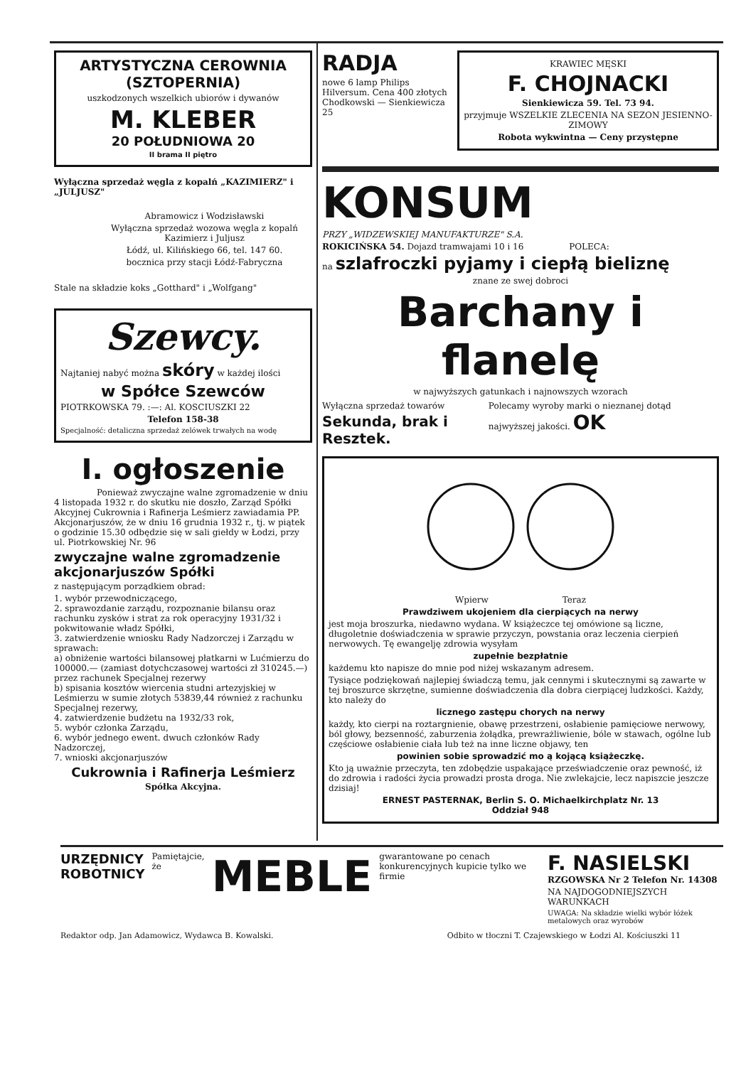ARTYSTYCZNA CEROWNIA (SZTOPERNIA)
uszkodzonych wszelkich ubiorów i dywanów
M. KLEBER
20 POŁUDNIOWA 20
II brama II piętro
Wyłączna sprzedaż węgla z kopalń „KAZIMIERZ" i „JULJUSZ"
Abramowicz i Wodzisławski
Wyłączna sprzedaż wozowa węgla z kopalń Kazimierz i Juljusz
Łódź, ul. Kilińskiego 66, tel. 147 60.
bocznica przy stacji Łódź-Fabryczna
Stale na składzie koks „Gotthard" i „Wolfgang"
Szewcy.
Najtaniej nabyć można skóry w każdej ilości
w Spółce Szewców
PIOTRKOWSKA 79. :—: Al. KOSCIUSZKI 22
Telefon 158-38
Specjalność: detaliczna sprzedaż zelówek trwałych na wodę
I. ogłoszenie
Ponieważ zwyczajne walne zgromadzenie w dniu 4 listopada 1932 r. do skutku nie doszło, Zarząd Spółki Akcyjnej Cukrownia i Rafinerja Leśmierz zawiadamia PP. Akcjonarjuszów, że w dniu 16 grudnia 1932 r., tj. w piątek o godzinie 15.30 odbędzie się w sali giełdy w Łodzi, przy ul. Piotrkowskiej Nr. 96
zwyczajne walne zgromadzenie akcjonarjuszów Spółki
z następującym porządkiem obrad:
1. wybór przewodniczącego,
2. sprawozdanie zarządu, rozpoznanie bilansu oraz rachunku zysków i strat za rok operacyjny 1931/32 i pokwitowanie władz Spółki,
3. zatwierdzenie wniosku Rady Nadzorczej i Zarządu w sprawach:
a) obniżenie wartości bilansowej płatkarni w Lućmierzu do 100000.— (zamiast dotychczasowej wartości zł 310245.—) przez rachunek Specjalnej rezerwy
b) spisania kosztów wiercenia studni artezyjskiej w Leśmierzu w sumie złotych 53839,44 również z rachunku Specjalnej rezerwy,
4. zatwierdzenie budżetu na 1932/33 rok,
5. wybór członka Zarządu,
6. wybór jednego ewent. dwuch członków Rady Nadzorczej,
7. wnioski akcjonarjuszów
Cukrownia i Rafinerja Leśmierz
Spółka Akcyjna.
RADJA
nowe 6 lamp Philips Hilversum. Cena 400 złotych Chodkowski — Sienkiewicza 25
KRAWIEC MĘSKI
F. CHOJNACKI
Sienkiewicza 59. Tel. 73 94.
przyjmuje WSZELKIE ZLECENIA NA SEZON JESIENNO-ZIMOWY
Robota wykwintna — Ceny przystępne
KONSUM
PRZY „WIDZEWSKIEJ MANUFAKTURZE" S.A.
ROKICIŃSKA 54. Dojazd tramwajami 10 i 16 POLECA:
na szlafroczki pyjamy i ciepłą bieliznę
znane ze swej dobroci
Barchany i flanelę
w najwyższych gatunkach i najnowszych wzorach
Wyłączna sprzedaż towarów
Sekunda, brak i Resztek.
Polecamy wyroby marki o nieznanej dotąd najwyższej jakości. OK
Wpierw Teraz
Prawdziwem ukojeniem dla cierpiących na nerwy
jest moja broszurka, niedawno wydana. W książeczce tej omówione są liczne, długoletnie doświadczenia w sprawie przyczyn, powstania oraz leczenia cierpień nerwowych. Tę ewangelję zdrowia wysyłam
zupełnie bezpłatnie
każdemu kto napisze do mnie pod niżej wskazanym adresem.
Tysiące podziękowań najlepiej świadczą temu, jak cennymi i skutecznymi są zawarte w tej broszurce skrzętne, sumienne doświadczenia dla dobra cierpiącej ludzkości. Każdy, kto należy do
licznego zastępu chorych na nerwy
każdy, kto cierpi na roztargnienie, obawę przestrzeni, osłabienie pamięciowe nerwowy, ból głowy, bezsenność, zaburzenia żołądka, prewrażliwienie, bóle w stawach, ogólne lub częściowe osłabienie ciała lub też na inne liczne objawy, ten
powinien sobie sprowadzić mo ą kojącą książeczkę.
Kto ją uważnie przeczyta, ten zdobędzie uspakające przeświadczenie oraz pewność, iż do zdrowia i radości życia prowadzi prosta droga. Nie zwlekajcie, lecz napiszcie jeszcze dzisiaj!
ERNEST PASTERNAK, Berlin S. O. Michaelkirchplatz Nr. 13
Oddział 948
URZĘDNICY
ROBOTNICY
Pamiętajcie, że
MEBLE
gwarantowane po cenach konkurencyjnych kupicie tylko we firmie
F. NASIELSKI RZGOWSKA Nr 2 Telefon Nr. 14308
NA NAJDOGODNIEJSZYCH WARUNKACH
UWAGA: Na składzie wielki wybór łóżek metalowych oraz wyrobów
Redaktor odp. Jan Adamowicz, Wydawca B. Kowalski. Odbito w tłoczni T. Czajewskiego w Łodzi Al. Kościuszki 11